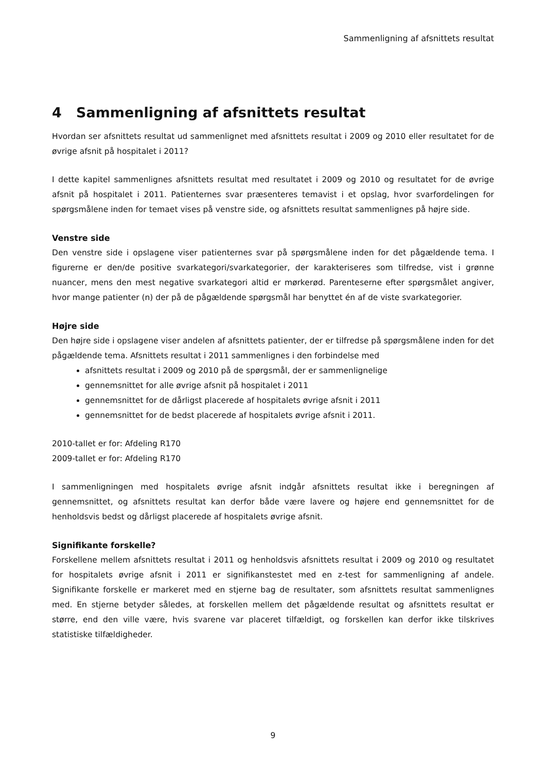Sammenligning af afsnittets resultat
4 Sammenligning af afsnittets resultat
Hvordan ser afsnittets resultat ud sammenlignet med afsnittets resultat i 2009 og 2010 eller resultatet for de øvrige afsnit på hospitalet i 2011?
I dette kapitel sammenlignes afsnittets resultat med resultatet i 2009 og 2010 og resultatet for de øvrige afsnit på hospitalet i 2011. Patienternes svar præsenteres temavist i et opslag, hvor svarfordelingen for spørgsmålene inden for temaet vises på venstre side, og afsnittets resultat sammenlignes på højre side.
Venstre side
Den venstre side i opslagene viser patienternes svar på spørgsmålene inden for det pågældende tema. I figurerne er den/de positive svarkategori/svarkategorier, der karakteriseres som tilfredse, vist i grønne nuancer, mens den mest negative svarkategori altid er mørkerød. Parenteserne efter spørgsmålet angiver, hvor mange patienter (n) der på de pågældende spørgsmål har benyttet én af de viste svarkategorier.
Højre side
Den højre side i opslagene viser andelen af afsnittets patienter, der er tilfredse på spørgsmålene inden for det pågældende tema. Afsnittets resultat i 2011 sammenlignes i den forbindelse med
afsnittets resultat i 2009 og 2010 på de spørgsmål, der er sammenlignelige
gennemsnittet for alle øvrige afsnit på hospitalet i 2011
gennemsnittet for de dårligst placerede af hospitalets øvrige afsnit i 2011
gennemsnittet for de bedst placerede af hospitalets øvrige afsnit i 2011.
2010-tallet er for: Afdeling R170
2009-tallet er for: Afdeling R170
I sammenligningen med hospitalets øvrige afsnit indgår afsnittets resultat ikke i beregningen af gennemsnittet, og afsnittets resultat kan derfor både være lavere og højere end gennemsnittet for de henholdsvis bedst og dårligst placerede af hospitalets øvrige afsnit.
Signifikante forskelle?
Forskellene mellem afsnittets resultat i 2011 og henholdsvis afsnittets resultat i 2009 og 2010 og resultatet for hospitalets øvrige afsnit i 2011 er signifikanstestet med en z-test for sammenligning af andele. Signifikante forskelle er markeret med en stjerne bag de resultater, som afsnittets resultat sammenlignes med. En stjerne betyder således, at forskellen mellem det pågældende resultat og afsnittets resultat er større, end den ville være, hvis svarene var placeret tilfældigt, og forskellen kan derfor ikke tilskrives statistiske tilfældigheder.
9